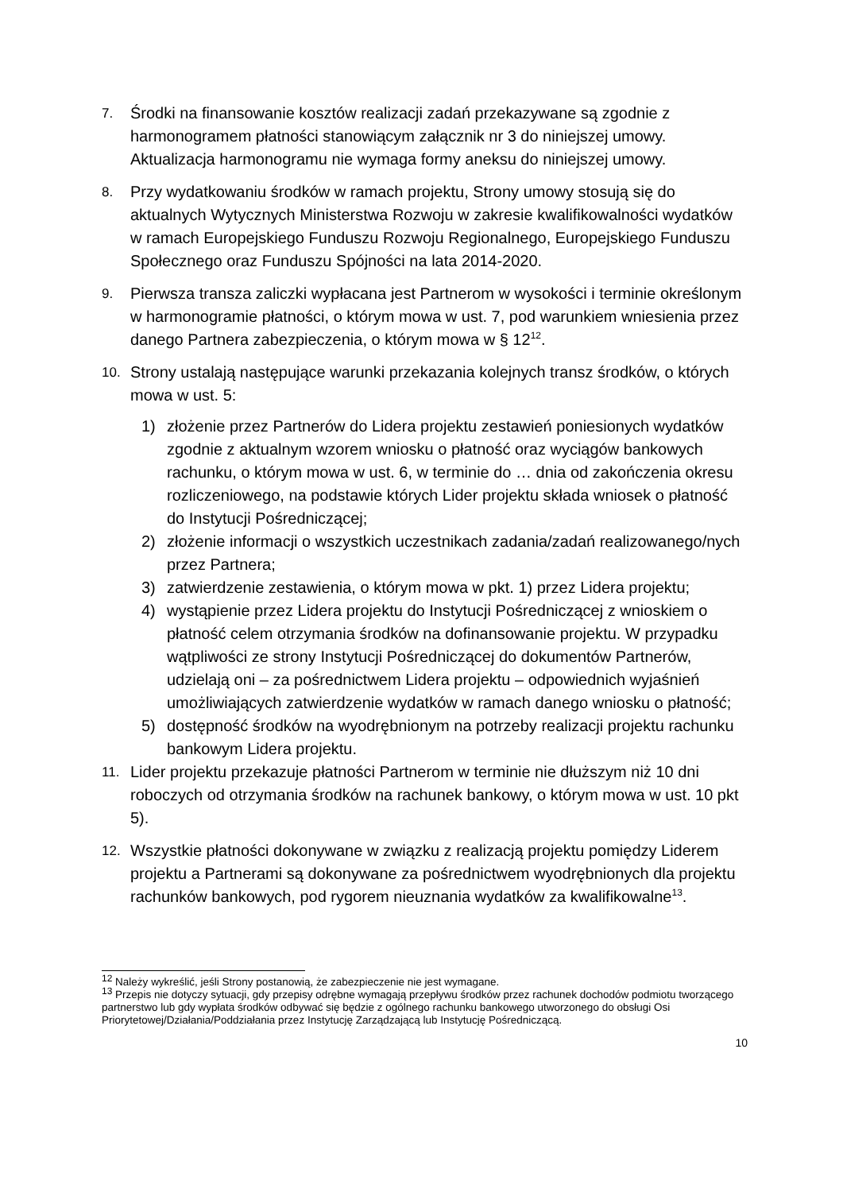7.
Środki na finansowanie kosztów realizacji zadań przekazywane są zgodnie z harmonogramem płatności stanowiącym załącznik nr 3 do niniejszej umowy. Aktualizacja harmonogramu nie wymaga formy aneksu do niniejszej umowy.
8.
Przy wydatkowaniu środków w ramach projektu, Strony umowy stosują się do aktualnych Wytycznych Ministerstwa Rozwoju w zakresie kwalifikowalności wydatków w ramach Europejskiego Funduszu Rozwoju Regionalnego, Europejskiego Funduszu Społecznego oraz Funduszu Spójności na lata 2014-2020.
9.
Pierwsza transza zaliczki wypłacana jest Partnerom w wysokości i terminie określonym w harmonogramie płatności, o którym mowa w ust. 7, pod warunkiem wniesienia przez danego Partnera zabezpieczenia, o którym mowa w § 12<sup>12</sup>.
10.
Strony ustalają następujące warunki przekazania kolejnych transz środków, o których mowa w ust. 5:
1) złożenie przez Partnerów do Lidera projektu zestawień poniesionych wydatków zgodnie z aktualnym wzorem wniosku o płatność oraz wyciągów bankowych rachunku, o którym mowa w ust. 6, w terminie do … dnia od zakończenia okresu rozliczeniowego, na podstawie których Lider projektu składa wniosek o płatność do Instytucji Pośredniczącej;
2) złożenie informacji o wszystkich uczestnikach zadania/zadań realizowanego/nych przez Partnera;
3) zatwierdzenie zestawienia, o którym mowa w pkt. 1) przez Lidera projektu;
4) wystąpienie przez Lidera projektu do Instytucji Pośredniczącej z wnioskiem o płatność celem otrzymania środków na dofinansowanie projektu. W przypadku wątpliwości ze strony Instytucji Pośredniczącej do dokumentów Partnerów, udzielają oni – za pośrednictwem Lidera projektu – odpowiednich wyjaśnień umożliwiających zatwierdzenie wydatków w ramach danego wniosku o płatność;
5) dostępność środków na wyodrębnionym na potrzeby realizacji projektu rachunku bankowym Lidera projektu.
11.
Lider projektu przekazuje płatności Partnerom w terminie nie dłuższym niż 10 dni roboczych od otrzymania środków na rachunek bankowy, o którym mowa w ust. 10 pkt 5).
12.
Wszystkie płatności dokonywane w związku z realizacją projektu pomiędzy Liderem projektu a Partnerami są dokonywane za pośrednictwem wyodrębnionych dla projektu rachunków bankowych, pod rygorem nieuznania wydatków za kwalifikowalne<sup>13</sup>.
<sup>12</sup> Należy wykreślić, jeśli Strony postanowią, że zabezpieczenie nie jest wymagane.
<sup>13</sup> Przepis nie dotyczy sytuacji, gdy przepisy odrębne wymagają przepływu środków przez rachunek dochodów podmiotu tworzącego partnerstwo lub gdy wypłata środków odbywać się będzie z ogólnego rachunku bankowego utworzonego do obsługi Osi Priorytetowej/Działania/Poddziałania przez Instytucję Zarządzającą lub Instytucję Pośredniczącą.
10